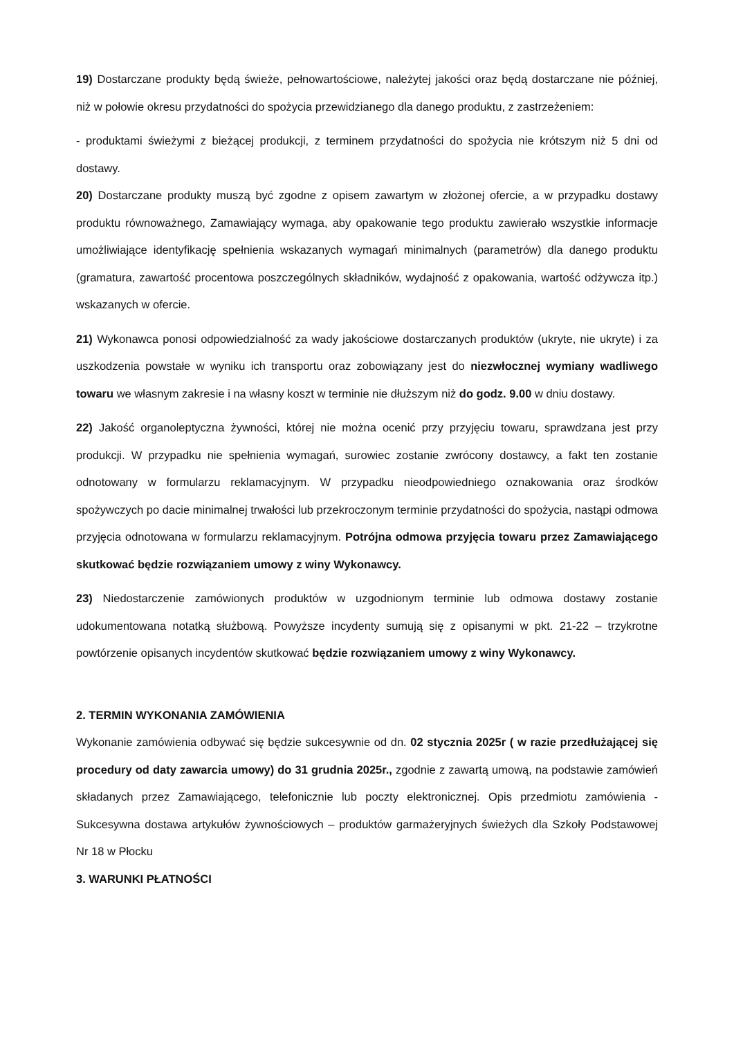19) Dostarczane produkty będą świeże, pełnowartościowe, należytej jakości oraz będą dostarczane nie później, niż w połowie okresu przydatności do spożycia przewidzianego dla danego produktu, z zastrzeżeniem:
- produktami świeżymi z bieżącej produkcji, z terminem przydatności do spożycia nie krótszym niż 5 dni od dostawy.
20) Dostarczane produkty muszą być zgodne z opisem zawartym w złożonej ofercie, a w przypadku dostawy produktu równoważnego, Zamawiający wymaga, aby opakowanie tego produktu zawierało wszystkie informacje umożliwiające identyfikację spełnienia wskazanych wymagań minimalnych (parametrów) dla danego produktu (gramatura, zawartość procentowa poszczególnych składników, wydajność z opakowania, wartość odżywcza itp.) wskazanych w ofercie.
21) Wykonawca ponosi odpowiedzialność za wady jakościowe dostarczanych produktów (ukryte, nie ukryte) i za uszkodzenia powstałe w wyniku ich transportu oraz zobowiązany jest do niezwłocznej wymiany wadliwego towaru we własnym zakresie i na własny koszt w terminie nie dłuższym niż do godz. 9.00 w dniu dostawy.
22) Jakość organoleptyczna żywności, której nie można ocenić przy przyjęciu towaru, sprawdzana jest przy produkcji. W przypadku nie spełnienia wymagań, surowiec zostanie zwrócony dostawcy, a fakt ten zostanie odnotowany w formularzu reklamacyjnym. W przypadku nieodpowiedniego oznakowania oraz środków spożywczych po dacie minimalnej trwałości lub przekroczonym terminie przydatności do spożycia, nastąpi odmowa przyjęcia odnotowana w formularzu reklamacyjnym. Potrójna odmowa przyjęcia towaru przez Zamawiającego skutkować będzie rozwiązaniem umowy z winy Wykonawcy.
23) Niedostarczenie zamówionych produktów w uzgodnionym terminie lub odmowa dostawy zostanie udokumentowana notatką służbową. Powyższe incydenty sumują się z opisanymi w pkt. 21-22 – trzykrotne powtórzenie opisanych incydentów skutkować będzie rozwiązaniem umowy z winy Wykonawcy.
2. TERMIN WYKONANIA ZAMÓWIENIA
Wykonanie zamówienia odbywać się będzie sukcesywnie od dn. 02 stycznia 2025r ( w razie przedłużającej się procedury od daty zawarcia umowy) do 31 grudnia 2025r., zgodnie z zawartą umową, na podstawie zamówień składanych przez Zamawiającego, telefonicznie lub poczty elektronicznej. Opis przedmiotu zamówienia - Sukcesywna dostawa artykułów żywnościowych – produktów garmażeryjnych świeżych dla Szkoły Podstawowej Nr 18 w Płocku
3. WARUNKI PŁATNOŚCI